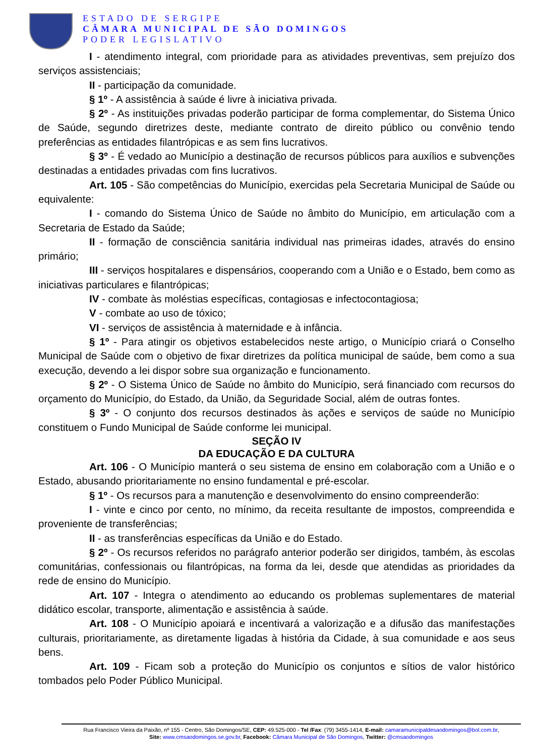ESTADO DE SERGIPE
CÂMARA MUNICIPAL DE SÃO DOMINGOS
PODER LEGISLATIVO
I - atendimento integral, com prioridade para as atividades preventivas, sem prejuízo dos serviços assistenciais;
II - participação da comunidade.
§ 1º - A assistência à saúde é livre à iniciativa privada.
§ 2º - As instituições privadas poderão participar de forma complementar, do Sistema Único de Saúde, segundo diretrizes deste, mediante contrato de direito público ou convênio tendo preferências as entidades filantrópicas e as sem fins lucrativos.
§ 3º - É vedado ao Município a destinação de recursos públicos para auxílios e subvenções destinadas a entidades privadas com fins lucrativos.
Art. 105 - São competências do Município, exercidas pela Secretaria Municipal de Saúde ou equivalente:
I - comando do Sistema Único de Saúde no âmbito do Município, em articulação com a Secretaria de Estado da Saúde;
II - formação de consciência sanitária individual nas primeiras idades, através do ensino primário;
III - serviços hospitalares e dispensários, cooperando com a União e o Estado, bem como as iniciativas particulares e filantrópicas;
IV - combate às moléstias específicas, contagiosas e infectocontagiosa;
V - combate ao uso de tóxico;
VI - serviços de assistência à maternidade e à infância.
§ 1º - Para atingir os objetivos estabelecidos neste artigo, o Município criará o Conselho Municipal de Saúde com o objetivo de fixar diretrizes da política municipal de saúde, bem como a sua execução, devendo a lei dispor sobre sua organização e funcionamento.
§ 2º - O Sistema Único de Saúde no âmbito do Município, será financiado com recursos do orçamento do Município, do Estado, da União, da Seguridade Social, além de outras fontes.
§ 3º - O conjunto dos recursos destinados às ações e serviços de saúde no Município constituem o Fundo Municipal de Saúde conforme lei municipal.
SEÇÃO IV
DA EDUCAÇÃO E DA CULTURA
Art. 106 - O Município manterá o seu sistema de ensino em colaboração com a União e o Estado, abusando prioritariamente no ensino fundamental e pré-escolar.
§ 1º - Os recursos para a manutenção e desenvolvimento do ensino compreenderão:
I - vinte e cinco por cento, no mínimo, da receita resultante de impostos, compreendida e proveniente de transferências;
II - as transferências específicas da União e do Estado.
§ 2º - Os recursos referidos no parágrafo anterior poderão ser dirigidos, também, às escolas comunitárias, confessionais ou filantrópicas, na forma da lei, desde que atendidas as prioridades da rede de ensino do Município.
Art. 107 - Integra o atendimento ao educando os problemas suplementares de material didático escolar, transporte, alimentação e assistência à saúde.
Art. 108 - O Município apoiará e incentivará a valorização e a difusão das manifestações culturais, prioritariamente, as diretamente ligadas à história da Cidade, à sua comunidade e aos seus bens.
Art. 109 - Ficam sob a proteção do Município os conjuntos e sítios de valor histórico tombados pelo Poder Público Municipal.
Rua Francisco Vieira da Paixão, nº 155 - Centro, São Domingos/SE, CEP: 49.525-000 - Tel /Fax: (79) 3455-1414, E-mail: camaramunicipaldesaodomingos@bol.com.br,
Site: www.cmsaodomingos.se.gov.br, Facebook: Câmara Municipal de São Domingos, Twitter: @cmsaodomingos